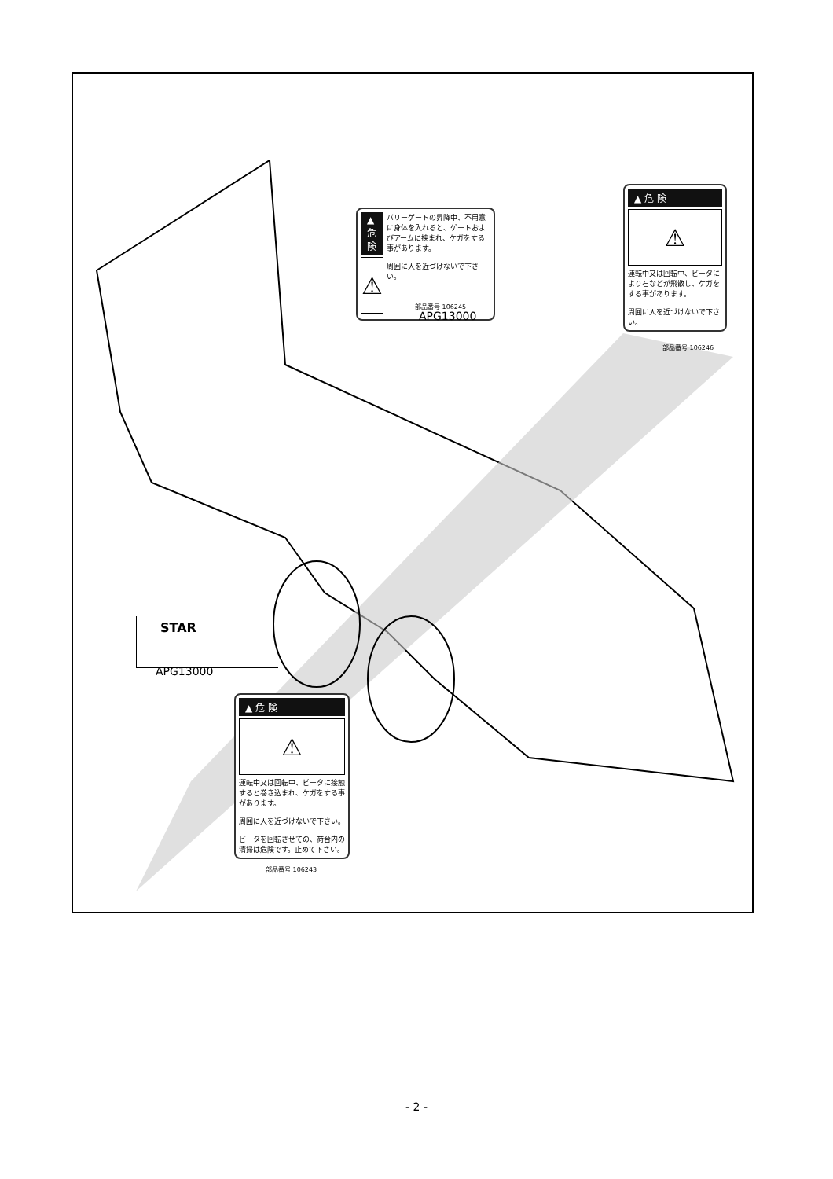▲ 危険
⚠
バリーゲートの昇降中、不用意に身体を入れると、ゲートおよびアームに挟まれ、ケガをする事があります。
周囲に人を近づけないで下さい。
部品番号 106245
APG13000
▲ 危 険
⚠
運転中又は回転中、ビータにより石などが飛散し、ケガをする事があります。
周囲に人を近づけないで下さい。
部品番号 106246
STAR
APG13000
▲ 危 険
⚠
運転中又は回転中、ビータに接触すると巻き込まれ、ケガをする事があります。
周囲に人を近づけないで下さい。
ビータを回転させての、荷台内の清掃は危険です。止めて下さい。
部品番号 106243
- 2 -